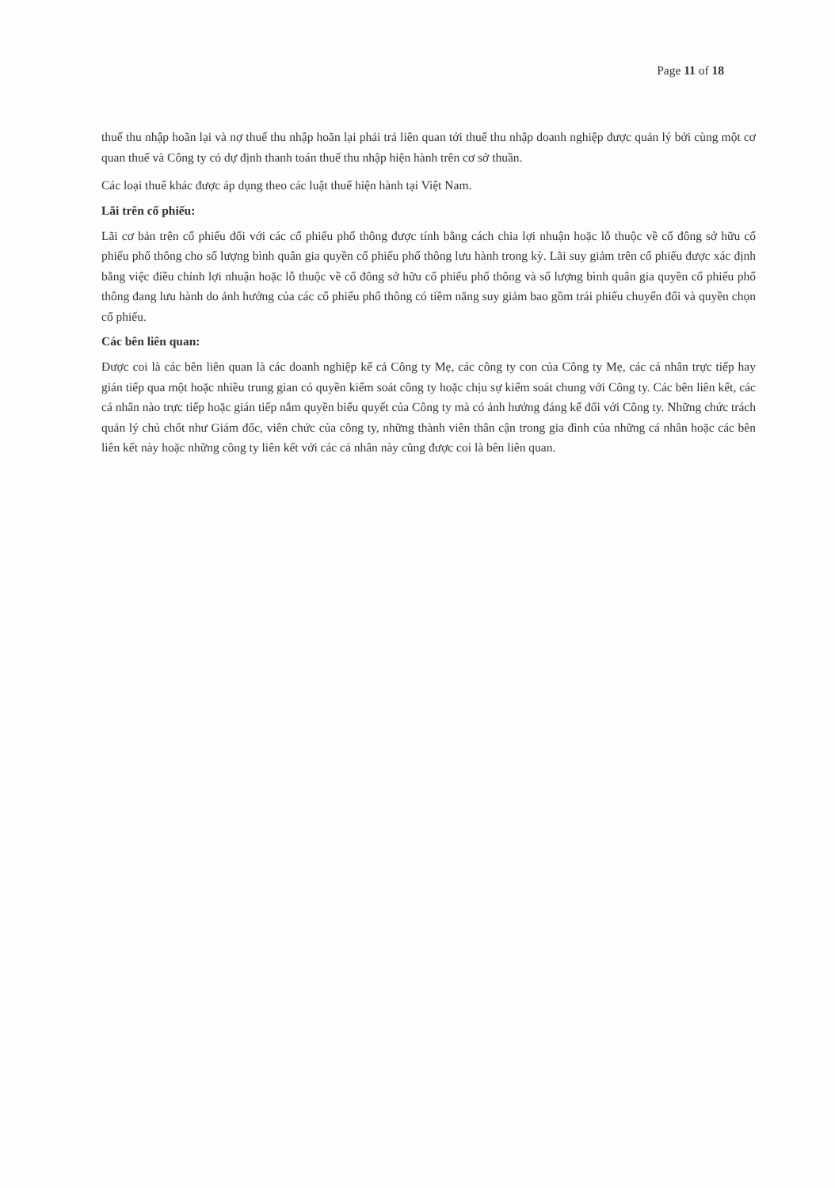Page 11 of 18
thuế thu nhập hoãn lại và nợ thuế thu nhập hoãn lại phải trả liên quan tới thuế thu nhập doanh nghiệp được quản lý bởi cùng một cơ quan thuế và Công ty có dự định thanh toán thuế thu nhập hiện hành trên cơ sở thuần.
Các loại thuế khác được áp dụng theo các luật thuế hiện hành tại Việt Nam.
Lãi trên cổ phiếu:
Lãi cơ bản trên cổ phiếu đối với các cổ phiếu phổ thông được tính bằng cách chia lợi nhuận hoặc lỗ thuộc về cổ đông sở hữu cổ phiếu phổ thông cho số lượng bình quân gia quyền cổ phiếu phổ thông lưu hành trong kỳ. Lãi suy giảm trên cổ phiếu được xác định bằng việc điều chỉnh lợi nhuận hoặc lỗ thuộc về cổ đông sở hữu cổ phiếu phổ thông và số lượng bình quân gia quyền cổ phiếu phổ thông đang lưu hành do ảnh hưởng của các cổ phiếu phổ thông có tiềm năng suy giảm bao gồm trái phiếu chuyển đổi và quyền chọn cổ phiếu.
Các bên liên quan:
Được coi là các bên liên quan là các doanh nghiệp kể cả Công ty Mẹ, các công ty con của Công ty Mẹ, các cá nhân trực tiếp hay gián tiếp qua một hoặc nhiều trung gian có quyền kiểm soát công ty hoặc chịu sự kiểm soát chung với Công ty. Các bên liên kết, các cá nhân nào trực tiếp hoặc gián tiếp nắm quyền biểu quyết của Công ty mà có ảnh hưởng đáng kể đối với Công ty. Những chức trách quản lý chủ chốt như Giám đốc, viên chức của công ty, những thành viên thân cận trong gia đình của những cá nhân hoặc các bên liên kết này hoặc những công ty liên kết với các cá nhân này cũng được coi là bên liên quan.